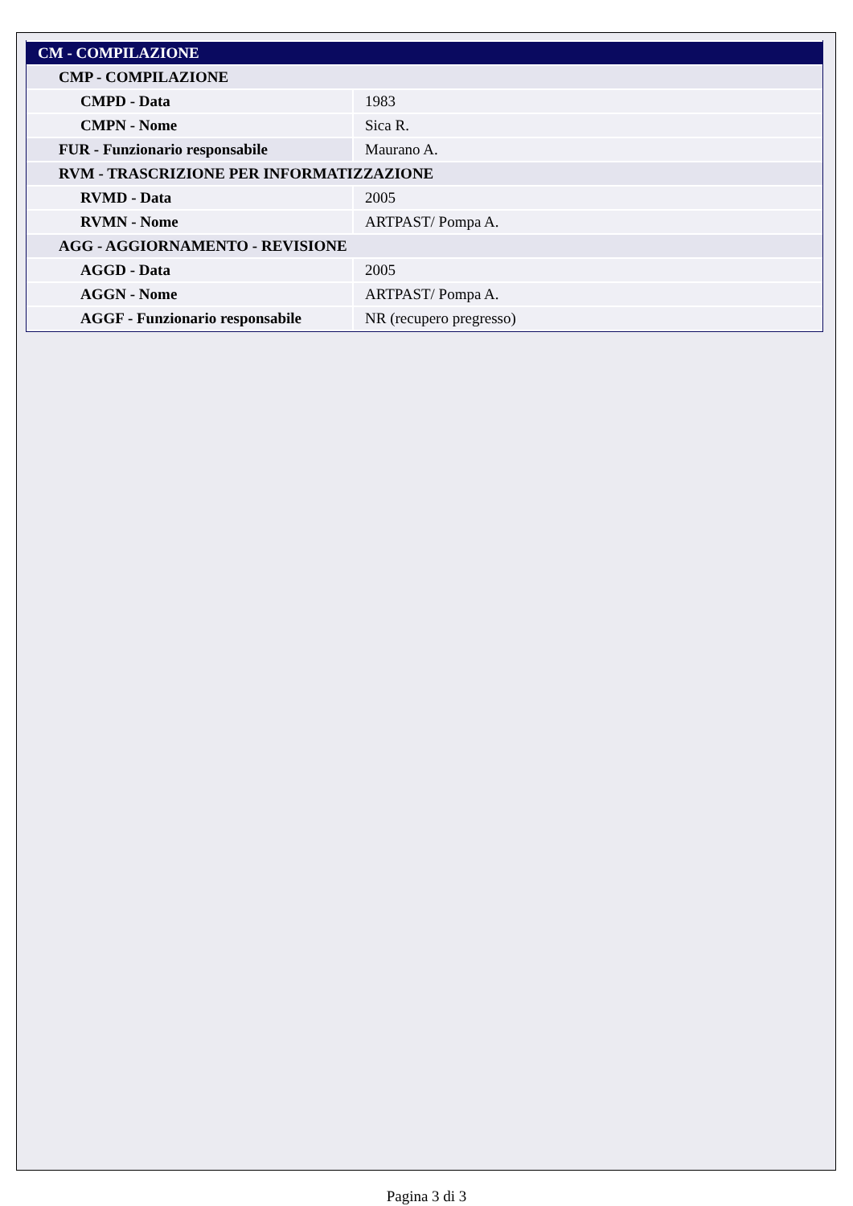| CM - COMPILAZIONE | |
| CMP - COMPILAZIONE | |
| CMPD - Data | 1983 |
| CMPN - Nome | Sica R. |
| FUR - Funzionario responsabile | Maurano A. |
| RVM - TRASCRIZIONE PER INFORMATIZZAZIONE | |
| RVMD - Data | 2005 |
| RVMN - Nome | ARTPAST/ Pompa A. |
| AGG - AGGIORNAMENTO - REVISIONE | |
| AGGD - Data | 2005 |
| AGGN - Nome | ARTPAST/ Pompa A. |
| AGGF - Funzionario responsabile | NR (recupero pregresso) |
Pagina 3 di 3